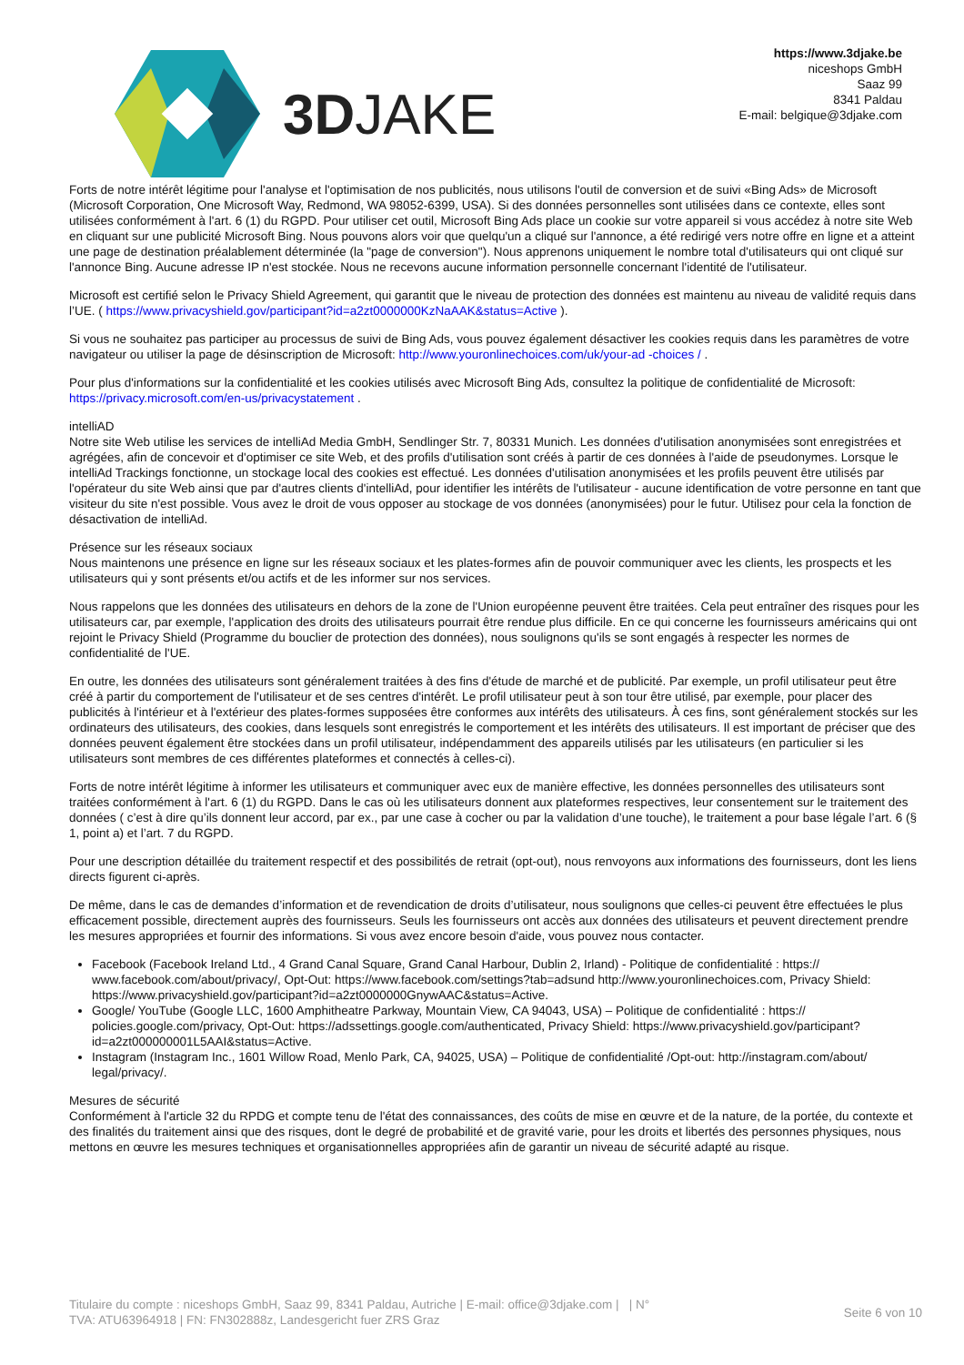3DJAKE
https://www.3djake.be
niceshops GmbH
Saaz 99
8341 Paldau
E-mail: belgique@3djake.com
Forts de notre intérêt légitime pour l'analyse et l'optimisation de nos publicités, nous utilisons l'outil de conversion et de suivi «Bing Ads» de Microsoft (Microsoft Corporation, One Microsoft Way, Redmond, WA 98052-6399, USA). Si des données personnelles sont utilisées dans ce contexte, elles sont utilisées conformément à l'art. 6 (1) du RGPD. Pour utiliser cet outil, Microsoft Bing Ads place un cookie sur votre appareil si vous accédez à notre site Web en cliquant sur une publicité Microsoft Bing. Nous pouvons alors voir que quelqu'un a cliqué sur l'annonce, a été redirigé vers notre offre en ligne et a atteint une page de destination préalablement déterminée (la "page de conversion"). Nous apprenons uniquement le nombre total d'utilisateurs qui ont cliqué sur l'annonce Bing. Aucune adresse IP n'est stockée. Nous ne recevons aucune information personnelle concernant l'identité de l'utilisateur.
Microsoft est certifié selon le Privacy Shield Agreement, qui garantit que le niveau de protection des données est maintenu au niveau de validité requis dans l’UE. ( https://www.privacyshield.gov/participant?id=a2zt0000000KzNaAAK&status=Active ).
Si vous ne souhaitez pas participer au processus de suivi de Bing Ads, vous pouvez également désactiver les cookies requis dans les paramètres de votre navigateur ou utiliser la page de désinscription de Microsoft: http://www.youronlinechoices.com/uk/your-ad -choices / .
Pour plus d'informations sur la confidentialité et les cookies utilisés avec Microsoft Bing Ads, consultez la politique de confidentialité de Microsoft: https://privacy.microsoft.com/en-us/privacystatement .
intelliAD
Notre site Web utilise les services de intelliAd Media GmbH, Sendlinger Str. 7, 80331 Munich. Les données d'utilisation anonymisées sont enregistrées et agrégées, afin de concevoir et d'optimiser ce site Web, et des profils d'utilisation sont créés à partir de ces données à l'aide de pseudonymes. Lorsque le intelliAd Trackings fonctionne, un stockage local des cookies est effectué. Les données d'utilisation anonymisées et les profils peuvent être utilisés par l'opérateur du site Web ainsi que par d'autres clients d'intelliAd, pour identifier les intérêts de l'utilisateur - aucune identification de votre personne en tant que visiteur du site n'est possible. Vous avez le droit de vous opposer au stockage de vos données (anonymisées) pour le futur. Utilisez pour cela la fonction de désactivation de intelliAd.
Présence sur les réseaux sociaux
Nous maintenons une présence en ligne sur les réseaux sociaux et les plates-formes afin de pouvoir communiquer avec les clients, les prospects et les utilisateurs qui y sont présents et/ou actifs et de les informer sur nos services.
Nous rappelons que les données des utilisateurs en dehors de la zone de l'Union européenne peuvent être traitées. Cela peut entraîner des risques pour les utilisateurs car, par exemple, l'application des droits des utilisateurs pourrait être rendue plus difficile. En ce qui concerne les fournisseurs américains qui ont rejoint le Privacy Shield (Programme du bouclier de protection des données), nous soulignons qu'ils se sont engagés à respecter les normes de confidentialité de l'UE.
En outre, les données des utilisateurs sont généralement traitées à des fins d'étude de marché et de publicité. Par exemple, un profil utilisateur peut être créé à partir du comportement de l'utilisateur et de ses centres d'intérêt. Le profil utilisateur peut à son tour être utilisé, par exemple, pour placer des publicités à l'intérieur et à l'extérieur des plates-formes supposées être conformes aux intérêts des utilisateurs. À ces fins, sont généralement stockés sur les ordinateurs des utilisateurs, des cookies, dans lesquels sont enregistrés le comportement et les intérêts des utilisateurs. Il est important de préciser que des données peuvent également être stockées dans un profil utilisateur, indépendamment des appareils utilisés par les utilisateurs (en particulier si les utilisateurs sont membres de ces différentes plateformes et connectés à celles-ci).
Forts de notre intérêt légitime à informer les utilisateurs et communiquer avec eux de manière effective, les données personnelles des utilisateurs sont traitées conformément à l'art. 6 (1) du RGPD. Dans le cas où les utilisateurs donnent aux plateformes respectives, leur consentement sur le traitement des données ( c’est à dire qu’ils donnent leur accord, par ex., par une case à cocher ou par la validation d’une touche), le traitement a pour base légale l’art. 6 (§ 1, point a) et l’art. 7 du RGPD.
Pour une description détaillée du traitement respectif et des possibilités de retrait (opt-out), nous renvoyons aux informations des fournisseurs, dont les liens directs figurent ci-après.
De même, dans le cas de demandes d’information et de revendication de droits d’utilisateur, nous soulignons que celles-ci peuvent être effectuées le plus efficacement possible, directement auprès des fournisseurs. Seuls les fournisseurs ont accès aux données des utilisateurs et peuvent directement prendre les mesures appropriées et fournir des informations. Si vous avez encore besoin d'aide, vous pouvez nous contacter.
Facebook (Facebook Ireland Ltd., 4 Grand Canal Square, Grand Canal Harbour, Dublin 2, Irland) - Politique de confidentialité : https:// www.facebook.com/about/privacy/, Opt-Out: https://www.facebook.com/settings?tab=adsund http://www.youronlinechoices.com, Privacy Shield: https://www.privacyshield.gov/participant?id=a2zt0000000GnywAAC&status=Active.
Google/ YouTube (Google LLC, 1600 Amphitheatre Parkway, Mountain View, CA 94043, USA) – Politique de confidentialité : https:// policies.google.com/privacy, Opt-Out: https://adssettings.google.com/authenticated, Privacy Shield: https://www.privacyshield.gov/participant?id=a2zt000000001L5AAI&status=Active.
Instagram (Instagram Inc., 1601 Willow Road, Menlo Park, CA, 94025, USA) – Politique de confidentialité /Opt-out: http://instagram.com/about/ legal/privacy/.
Mesures de sécurité
Conformément à l'article 32 du RPDG et compte tenu de l'état des connaissances, des coûts de mise en œuvre et de la nature, de la portée, du contexte et des finalités du traitement ainsi que des risques, dont le degré de probabilité et de gravité varie, pour les droits et libertés des personnes physiques, nous mettons en œuvre les mesures techniques et organisationnelles appropriées afin de garantir un niveau de sécurité adapté au risque.
Titulaire du compte : niceshops GmbH, Saaz 99, 8341 Paldau, Autriche | E-mail: office@3djake.com | | N°
TVA: ATU63964918 | FN: FN302888z, Landesgericht fuer ZRS Graz
Seite 6 von 10